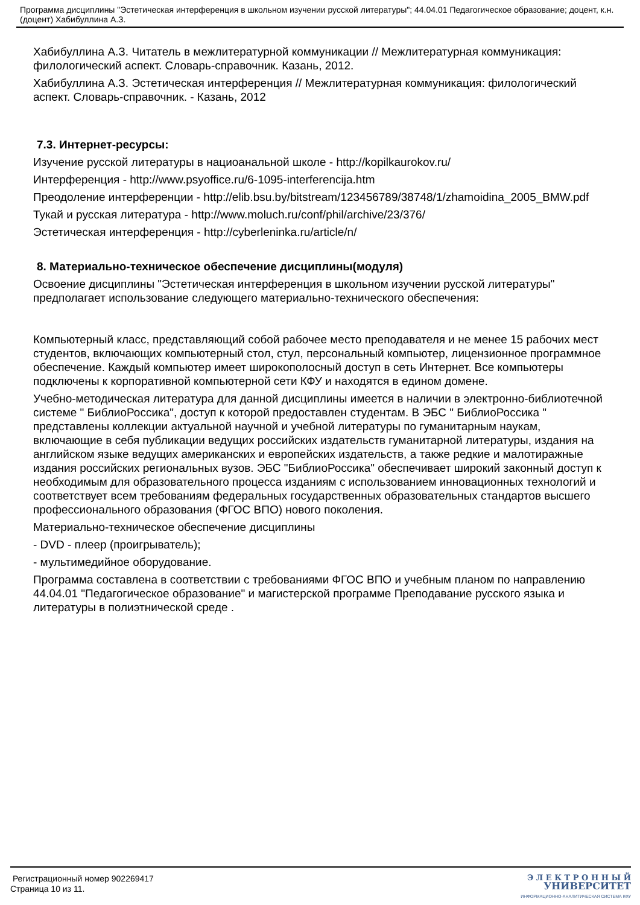Программа дисциплины "Эстетическая интерференция в школьном изучении русской литературы"; 44.04.01 Педагогическое образование; доцент, к.н. (доцент) Хабибуллина А.З.
Хабибуллина А.З. Читатель в межлитературной коммуникации // Межлитературная коммуникация: филологический аспект. Словарь-справочник. Казань, 2012.
Хабибуллина А.З. Эстетическая интерференция // Межлитературная коммуникация: филологический аспект. Словарь-справочник. - Казань, 2012
7.3. Интернет-ресурсы:
Изучение русской литературы в нациоанальной школе - http://kopilkaurokov.ru/
Интерференция - http://www.psyoffice.ru/6-1095-interferencija.htm
Преодоление интерференции - http://elib.bsu.by/bitstream/123456789/38748/1/zhamoidina_2005_BMW.pdf
Тукай и русская литература - http://www.moluch.ru/conf/phil/archive/23/376/
Эстетическая интерференция - http://cyberleninka.ru/article/n/
8. Материально-техническое обеспечение дисциплины(модуля)
Освоение дисциплины "Эстетическая интерференция в школьном изучении русской литературы" предполагает использование следующего материально-технического обеспечения:
Компьютерный класс, представляющий собой рабочее место преподавателя и не менее 15 рабочих мест студентов, включающих компьютерный стол, стул, персональный компьютер, лицензионное программное обеспечение. Каждый компьютер имеет широкополосный доступ в сеть Интернет. Все компьютеры подключены к корпоративной компьютерной сети КФУ и находятся в едином домене.
Учебно-методическая литература для данной дисциплины имеется в наличии в электронно-библиотечной системе " БиблиоРоссика", доступ к которой предоставлен студентам. В ЭБС " БиблиоРоссика " представлены коллекции актуальной научной и учебной литературы по гуманитарным наукам, включающие в себя публикации ведущих российских издательств гуманитарной литературы, издания на английском языке ведущих американских и европейских издательств, а также редкие и малотиражные издания российских региональных вузов. ЭБС "БиблиоРоссика" обеспечивает широкий законный доступ к необходимым для образовательного процесса изданиям с использованием инновационных технологий и соответствует всем требованиям федеральных государственных образовательных стандартов высшего профессионального образования (ФГОС ВПО) нового поколения.
Материально-техническое обеспечение дисциплины
- DVD - плеер (проигрыватель);
- мультимедийное оборудование.
Программа составлена в соответствии с требованиями ФГОС ВПО и учебным планом по направлению 44.04.01 "Педагогическое образование" и магистерской программе Преподавание русского языка и литературы в полиэтнической среде .
Регистрационный номер 902269417
Страница 10 из 11.
Э Л Е К Т Р О Н Н Ы Й
УНИВЕРСИТЕТ
ИНФОРМАЦИОННО-АНАЛИТИЧЕСКАЯ СИСТЕМА КФУ